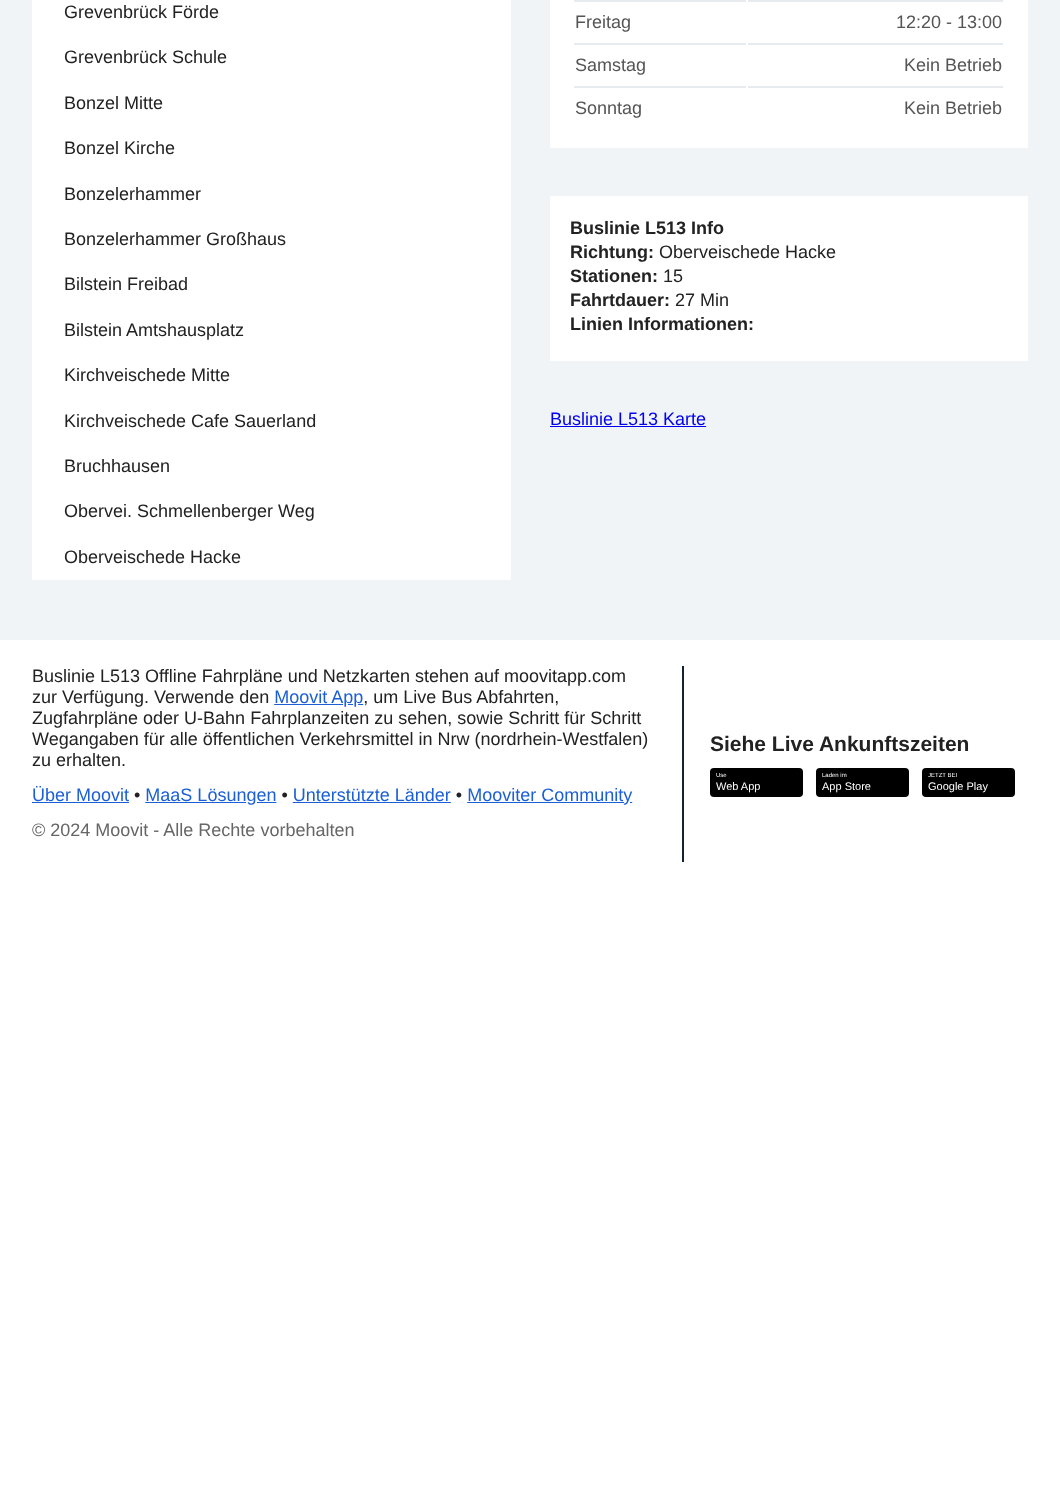Grevenbrück Förde
Grevenbrück Schule
Bonzel Mitte
Bonzel Kirche
Bonzelerhammer
Bonzelerhammer Großhaus
Bilstein Freibad
Bilstein Amtshausplatz
Kirchveischede Mitte
Kirchveischede Cafe Sauerland
Bruchhausen
Obervei. Schmellenberger Weg
Oberveischede Hacke
| Freitag | 12:20 - 13:00 |
| Samstag | Kein Betrieb |
| Sonntag | Kein Betrieb |
Buslinie L513 Info
Richtung: Oberveischede Hacke
Stationen: 15
Fahrtdauer: 27 Min
Linien Informationen:
Buslinie L513 Karte
Buslinie L513 Offline Fahrpläne und Netzkarten stehen auf moovitapp.com zur Verfügung. Verwende den Moovit App, um Live Bus Abfahrten, Zugfahrpläne oder U-Bahn Fahrplanzeiten zu sehen, sowie Schritt für Schritt Wegangaben für alle öffentlichen Verkehrsmittel in Nrw (nordrhein-Westfalen) zu erhalten.
Über Moovit • MaaS Lösungen • Unterstützte Länder • Mooviter Community
© 2024 Moovit - Alle Rechte vorbehalten
Siehe Live Ankunftszeiten
Use
Web App
Laden im
App Store
JETZT BEI
Google Play